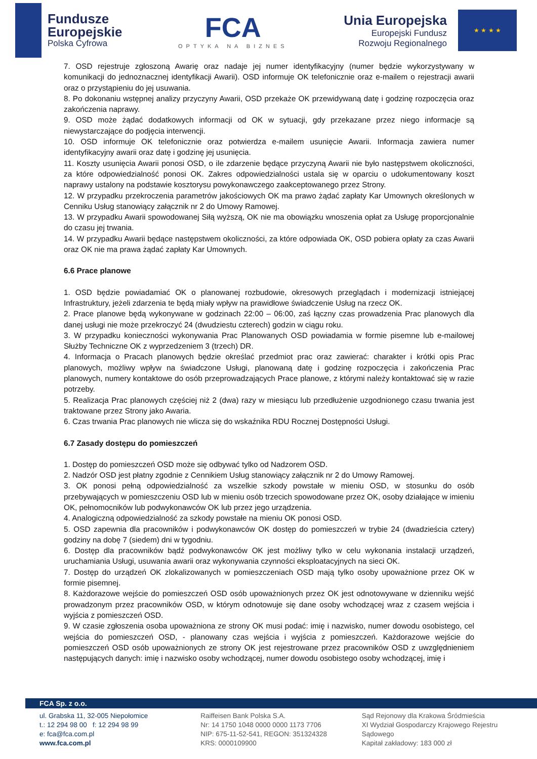Fundusze
Europejskie
Polska Cyfrowa
FCA
OPTYKA NA BIZNES
Unia Europejska
Europejski Fundusz
Rozwoju Regionalnego
★ ★ ★ ★
7. OSD rejestruje zgłoszoną Awarię oraz nadaje jej numer identyfikacyjny (numer będzie wykorzystywany w komunikacji do jednoznacznej identyfikacji Awarii). OSD informuje OK telefonicznie oraz e-mailem o rejestracji awarii oraz o przystąpieniu do jej usuwania.
8. Po dokonaniu wstępnej analizy przyczyny Awarii, OSD przekaże OK przewidywaną datę i godzinę rozpoczęcia oraz zakończenia naprawy.
9. OSD może żądać dodatkowych informacji od OK w sytuacji, gdy przekazane przez niego informacje są niewystarczające do podjęcia interwencji.
10. OSD informuje OK telefonicznie oraz potwierdza e-mailem usunięcie Awarii. Informacja zawiera numer identyfikacyjny awarii oraz datę i godzinę jej usunięcia.
11. Koszty usunięcia Awarii ponosi OSD, o ile zdarzenie będące przyczyną Awarii nie było następstwem okoliczności, za które odpowiedzialność ponosi OK. Zakres odpowiedzialności ustala się w oparciu o udokumentowany koszt naprawy ustalony na podstawie kosztorysu powykonawczego zaakceptowanego przez Strony.
12. W przypadku przekroczenia parametrów jakościowych OK ma prawo żądać zapłaty Kar Umownych określonych w Cenniku Usług stanowiący załącznik nr 2 do Umowy Ramowej.
13. W przypadku Awarii spowodowanej Siłą wyższą, OK nie ma obowiązku wnoszenia opłat za Usługę proporcjonalnie do czasu jej trwania.
14. W przypadku Awarii będące następstwem okoliczności, za które odpowiada OK, OSD pobiera opłaty za czas Awarii oraz OK nie ma prawa żądać zapłaty Kar Umownych.
6.6 Prace planowe
1. OSD będzie powiadamiać OK o planowanej rozbudowie, okresowych przeglądach i modernizacji istniejącej Infrastruktury, jeżeli zdarzenia te będą miały wpływ na prawidłowe świadczenie Usług na rzecz OK.
2. Prace planowe będą wykonywane w godzinach 22:00 – 06:00, zaś łączny czas prowadzenia Prac planowych dla danej usługi nie może przekroczyć 24 (dwudziestu czterech) godzin w ciągu roku.
3. W przypadku konieczności wykonywania Prac Planowanych OSD powiadamia w formie pisemne lub e-mailowej Służby Techniczne OK z wyprzedzeniem 3 (trzech) DR.
4. Informacja o Pracach planowych będzie określać przedmiot prac oraz zawierać: charakter i krótki opis Prac planowych, możliwy wpływ na świadczone Usługi, planowaną datę i godzinę rozpoczęcia i zakończenia Prac planowych, numery kontaktowe do osób przeprowadzających Prace planowe, z którymi należy kontaktować się w razie potrzeby.
5. Realizacja Prac planowych częściej niż 2 (dwa) razy w miesiącu lub przedłużenie uzgodnionego czasu trwania jest traktowane przez Strony jako Awaria.
6. Czas trwania Prac planowych nie wlicza się do wskaźnika RDU Rocznej Dostępności Usługi.
6.7 Zasady dostępu do pomieszczeń
1. Dostęp do pomieszczeń OSD może się odbywać tylko od Nadzorem OSD.
2. Nadzór OSD jest płatny zgodnie z Cennikiem Usług stanowiący załącznik nr 2 do Umowy Ramowej.
3. OK ponosi pełną odpowiedzialność za wszelkie szkody powstałe w mieniu OSD, w stosunku do osób przebywających w pomieszczeniu OSD lub w mieniu osób trzecich spowodowane przez OK, osoby działające w imieniu OK, pełnomocników lub podwykonawców OK lub przez jego urządzenia.
4. Analogiczną odpowiedzialność za szkody powstałe na mieniu OK ponosi OSD.
5. OSD zapewnia dla pracowników i podwykonawców OK dostęp do pomieszczeń w trybie 24 (dwadzieścia cztery) godziny na dobę 7 (siedem) dni w tygodniu.
6. Dostęp dla pracowników bądź podwykonawców OK jest możliwy tylko w celu wykonania instalacji urządzeń, uruchamiania Usługi, usuwania awarii oraz wykonywania czynności eksploatacyjnych na sieci OK.
7. Dostęp do urządzeń OK zlokalizowanych w pomieszczeniach OSD mają tylko osoby upoważnione przez OK w formie pisemnej.
8. Każdorazowe wejście do pomieszczeń OSD osób upoważnionych przez OK jest odnotowywane w dzienniku wejść prowadzonym przez pracowników OSD, w którym odnotowuje się dane osoby wchodzącej wraz z czasem wejścia i wyjścia z pomieszczeń OSD.
9. W czasie zgłoszenia osoba upoważniona ze strony OK musi podać: imię i nazwisko, numer dowodu osobistego, cel wejścia do pomieszczeń OSD, - planowany czas wejścia i wyjścia z pomieszczeń. Każdorazowe wejście do pomieszczeń OSD osób upoważnionych ze strony OK jest rejestrowane przez pracowników OSD z uwzględnieniem następujących danych: imię i nazwisko osoby wchodzącej, numer dowodu osobistego osoby wchodzącej, imię i
FCA Sp. z o.o.
ul. Grabska 11, 32-005 Niepołomice
t.: 12 294 98 00 f: 12 294 98 99
e: fca@fca.com.pl
www.fca.com.pl
Raiffeisen Bank Polska S.A.
Nr: 14 1750 1048 0000 0000 1173 7706
NIP: 675-11-52-541, REGON: 351324328
KRS: 0000109900
Sąd Rejonowy dla Krakowa Śródmieścia
XI Wydział Gospodarczy Krajowego Rejestru Sądowego
Kapitał zakładowy: 183 000 zł